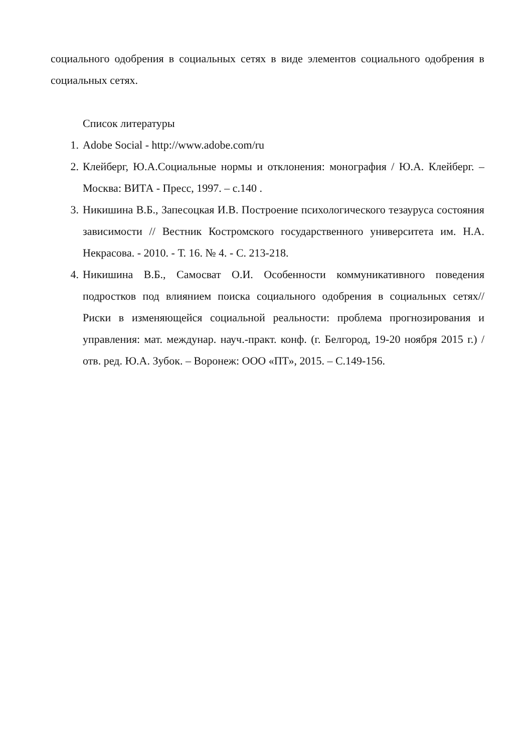социального одобрения в социальных сетях в виде элементов социального одобрения в социальных сетях.
Список литературы
1. Adobe Social - http://www.adobe.com/ru
2. Клейберг, Ю.А.Социальные нормы и отклонения: монография / Ю.А. Клейберг. – Москва: ВИТА - Пресс, 1997. – с.140 .
3. Никишина В.Б., Запесоцкая И.В. Построение психологического тезауруса состояния зависимости // Вестник Костромского государственного университета им. Н.А. Некрасова. - 2010. - Т. 16. № 4. - С. 213-218.
4. Никишина В.Б., Самосват О.И. Особенности коммуникативного поведения подростков под влиянием поиска социального одобрения в социальных сетях// Риски в изменяющейся социальной реальности: проблема прогнозирования и управления: мат. междунар. науч.-практ. конф. (г. Белгород, 19-20 ноября 2015 г.) / отв. ред. Ю.А. Зубок. – Воронеж: ООО «ПТ», 2015. – С.149-156.